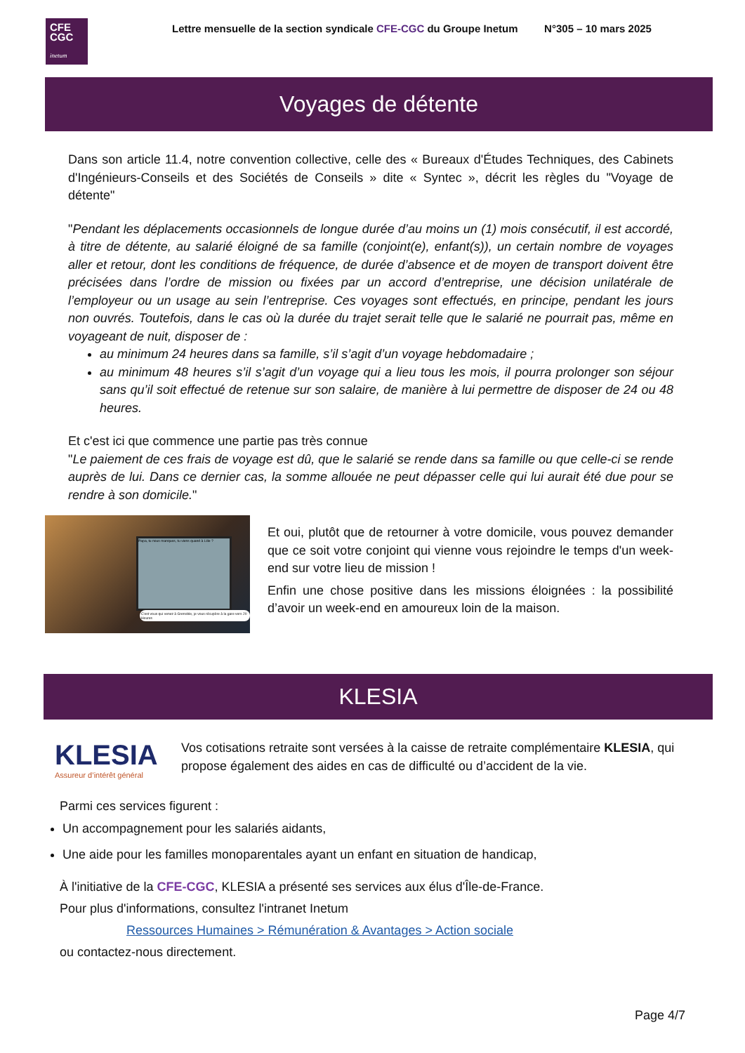CFE
CGC
inetum
Lettre mensuelle de la section syndicale CFE-CGC du Groupe Inetum N°305 – 10 mars 2025
Voyages de détente
Dans son article 11.4, notre convention collective, celle des « Bureaux d'Études Techniques, des Cabinets d'Ingénieurs-Conseils et des Sociétés de Conseils » dite « Syntec », décrit les règles du "Voyage de détente"
"Pendant les déplacements occasionnels de longue durée d’au moins un (1) mois consécutif, il est accordé, à titre de détente, au salarié éloigné de sa famille (conjoint(e), enfant(s)), un certain nombre de voyages aller et retour, dont les conditions de fréquence, de durée d’absence et de moyen de transport doivent être précisées dans l’ordre de mission ou fixées par un accord d’entreprise, une décision unilatérale de l’employeur ou un usage au sein l’entreprise. Ces voyages sont effectués, en principe, pendant les jours non ouvrés. Toutefois, dans le cas où la durée du trajet serait telle que le salarié ne pourrait pas, même en voyageant de nuit, disposer de :
au minimum 24 heures dans sa famille, s’il s’agit d’un voyage hebdomadaire ;
au minimum 48 heures s’il s’agit d’un voyage qui a lieu tous les mois, il pourra prolonger son séjour sans qu’il soit effectué de retenue sur son salaire, de manière à lui permettre de disposer de 24 ou 48 heures.
Et c'est ici que commence une partie pas très connue
"Le paiement de ces frais de voyage est dû, que le salarié se rende dans sa famille ou que celle-ci se rende auprès de lui. Dans ce dernier cas, la somme allouée ne peut dépasser celle qui lui aurait été due pour se rendre à son domicile."
Papa, tu nous manques, tu viens quand à Lille ?
C'est vous qui venez à Grenoble, je vous récupère à la gare vers 20 Heures
Et oui, plutôt que de retourner à votre domicile, vous pouvez demander que ce soit votre conjoint qui vienne vous rejoindre le temps d'un week-end sur votre lieu de mission !
Enfin une chose positive dans les missions éloignées : la possibilité d’avoir un week-end en amoureux loin de la maison.
KLESIA
KLESIA
Assureur d’intérêt général
Vos cotisations retraite sont versées à la caisse de retraite complémentaire KLESIA, qui propose également des aides en cas de difficulté ou d’accident de la vie.
Parmi ces services figurent :
Un accompagnement pour les salariés aidants,
Une aide pour les familles monoparentales ayant un enfant en situation de handicap,
À l'initiative de la CFE-CGC, KLESIA a présenté ses services aux élus d'Île-de-France.
Pour plus d'informations, consultez l'intranet Inetum
Ressources Humaines > Rémunération & Avantages > Action sociale
ou contactez-nous directement.
Page 4/7